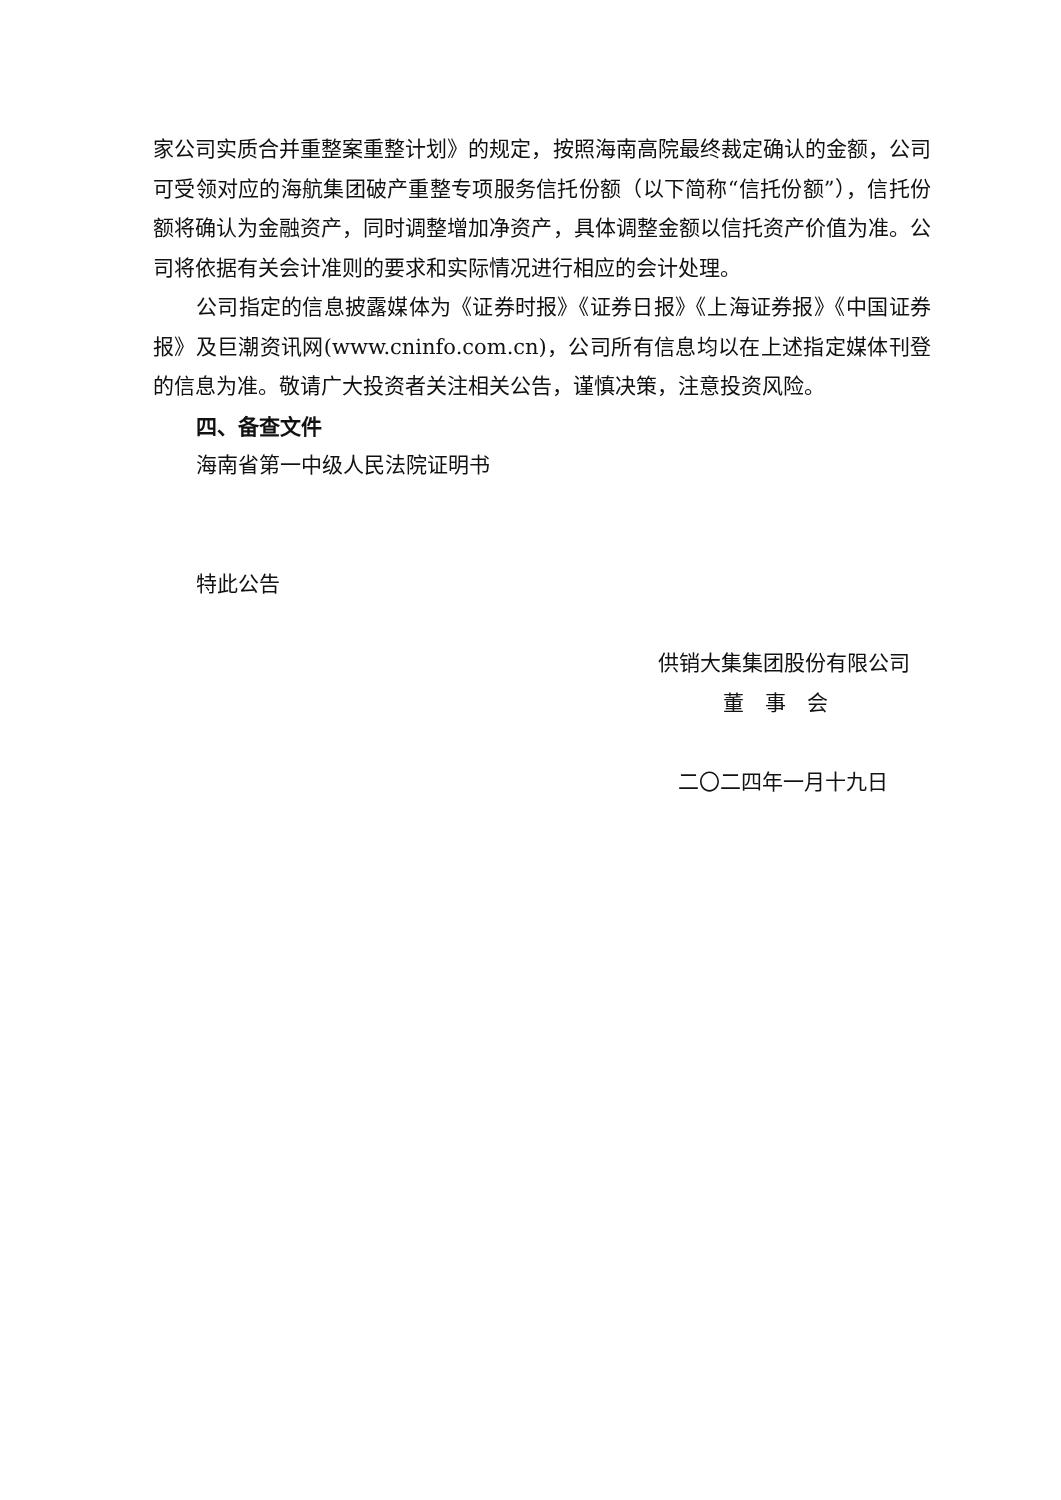家公司实质合并重整案重整计划》的规定，按照海南高院最终裁定确认的金额，公司可受领对应的海航集团破产重整专项服务信托份额（以下简称“信托份额”），信托份额将确认为金融资产，同时调整增加净资产，具体调整金额以信托资产价值为准。公司将依据有关会计准则的要求和实际情况进行相应的会计处理。
公司指定的信息披露媒体为《证券时报》《证券日报》《上海证券报》《中国证券报》及巨潮资讯网(www.cninfo.com.cn)，公司所有信息均以在上述指定媒体刊登的信息为准。敬请广大投资者关注相关公告，谨慎决策，注意投资风险。
四、备查文件
海南省第一中级人民法院证明书
特此公告
供销大集集团股份有限公司
董　事　会
二〇二四年一月十九日